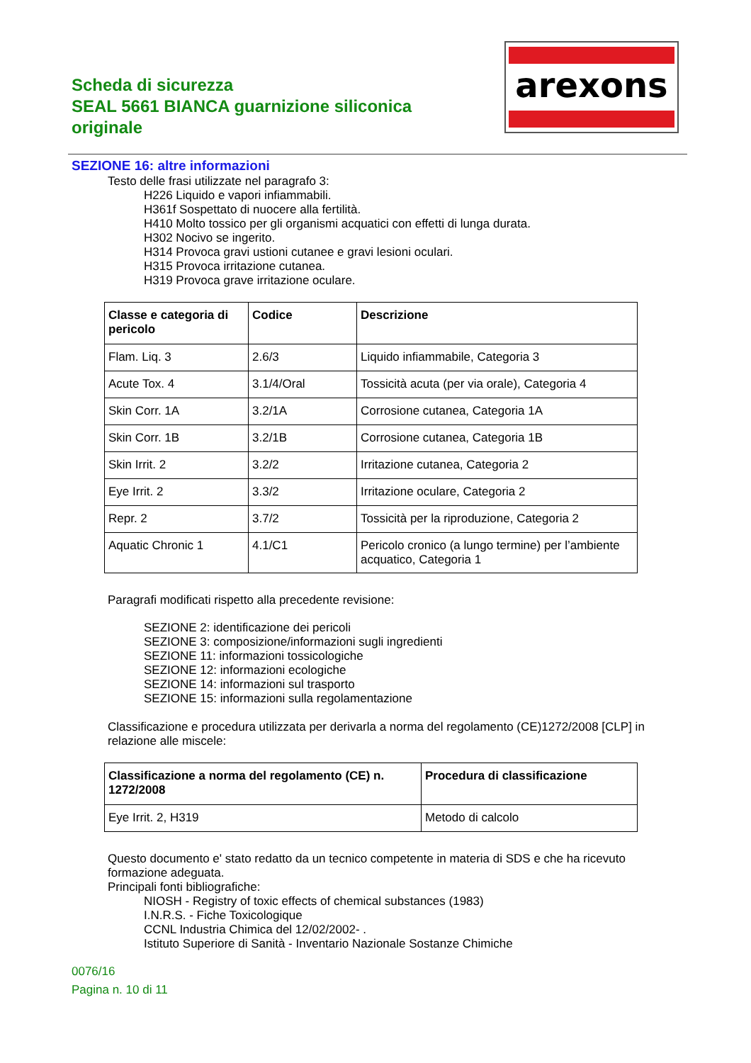Scheda di sicurezza
SEAL 5661 BIANCA guarnizione siliconica originale
arexons
SEZIONE 16: altre informazioni
Testo delle frasi utilizzate nel paragrafo 3:
H226 Liquido e vapori infiammabili.
H361f Sospettato di nuocere alla fertilità.
H410 Molto tossico per gli organismi acquatici con effetti di lunga durata.
H302 Nocivo se ingerito.
H314 Provoca gravi ustioni cutanee e gravi lesioni oculari.
H315 Provoca irritazione cutanea.
H319 Provoca grave irritazione oculare.
| Classe e categoria di pericolo | Codice | Descrizione |
| --- | --- | --- |
| Flam. Liq. 3 | 2.6/3 | Liquido infiammabile, Categoria 3 |
| Acute Tox. 4 | 3.1/4/Oral | Tossicità acuta (per via orale), Categoria 4 |
| Skin Corr. 1A | 3.2/1A | Corrosione cutanea, Categoria 1A |
| Skin Corr. 1B | 3.2/1B | Corrosione cutanea, Categoria 1B |
| Skin Irrit. 2 | 3.2/2 | Irritazione cutanea, Categoria 2 |
| Eye Irrit. 2 | 3.3/2 | Irritazione oculare, Categoria 2 |
| Repr. 2 | 3.7/2 | Tossicità per la riproduzione, Categoria 2 |
| Aquatic Chronic 1 | 4.1/C1 | Pericolo cronico (a lungo termine) per l’ambiente acquatico, Categoria 1 |
Paragrafi modificati rispetto alla precedente revisione:
SEZIONE 2: identificazione dei pericoli
SEZIONE 3: composizione/informazioni sugli ingredienti
SEZIONE 11: informazioni tossicologiche
SEZIONE 12: informazioni ecologiche
SEZIONE 14: informazioni sul trasporto
SEZIONE 15: informazioni sulla regolamentazione
Classificazione e procedura utilizzata per derivarla a norma del regolamento (CE)1272/2008 [CLP] in relazione alle miscele:
| Classificazione a norma del regolamento (CE) n. 1272/2008 | Procedura di classificazione |
| --- | --- |
| Eye Irrit. 2, H319 | Metodo di calcolo |
Questo documento e' stato redatto da un tecnico competente in materia di SDS e che ha ricevuto formazione adeguata.
Principali fonti bibliografiche:
NIOSH - Registry of toxic effects of chemical substances (1983)
I.N.R.S. - Fiche Toxicologique
CCNL Industria Chimica del 12/02/2002- .
Istituto Superiore di Sanità - Inventario Nazionale Sostanze Chimiche
0076/16
Pagina n. 10 di 11